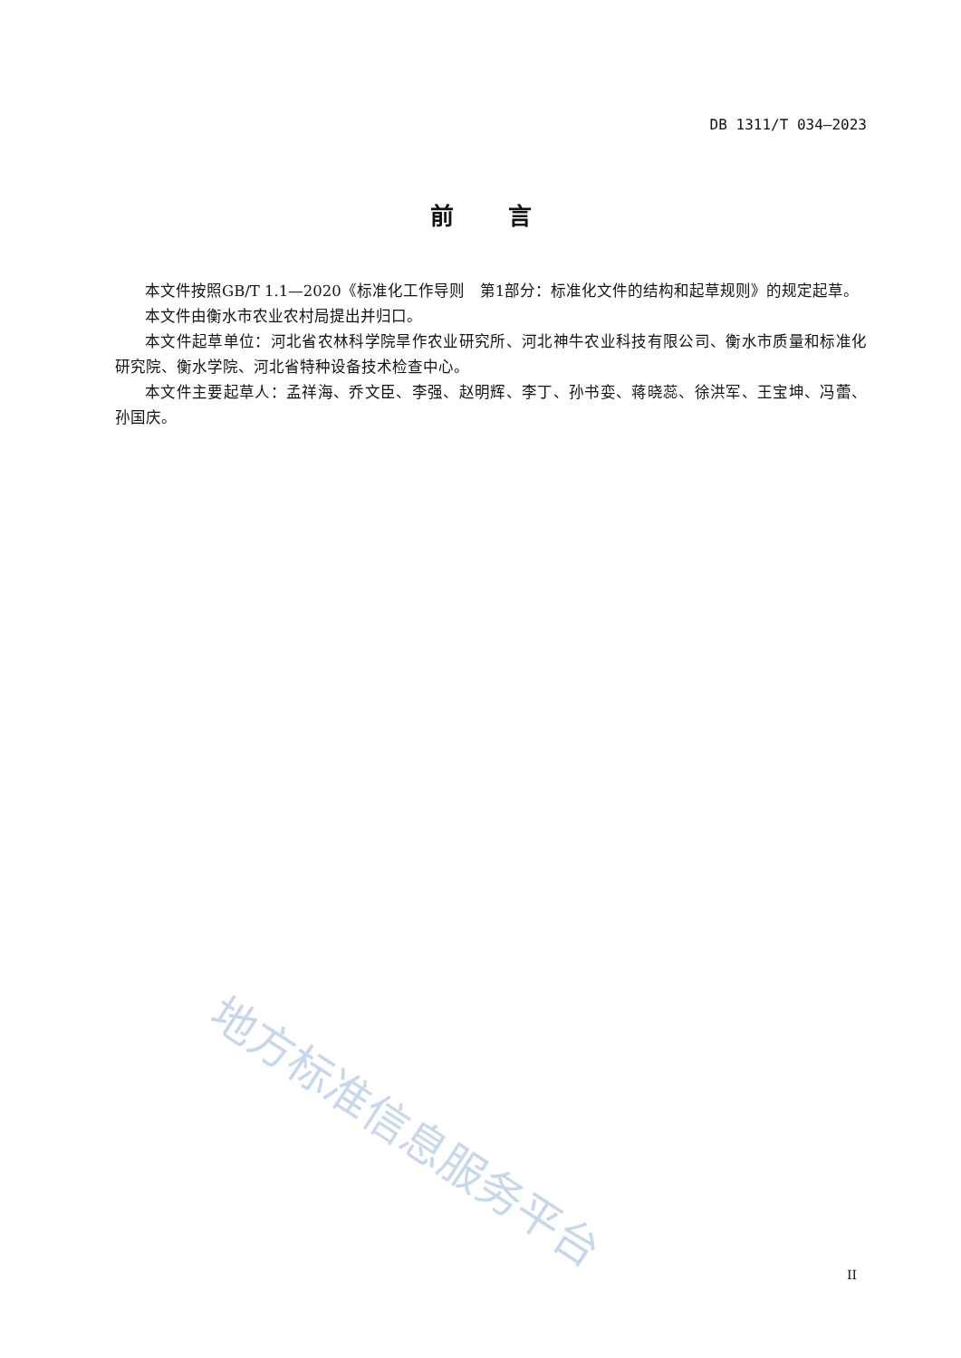DB 1311/T 034—2023
前言
本文件按照GB/T 1.1—2020《标准化工作导则　第1部分：标准化文件的结构和起草规则》的规定起草。
本文件由衡水市农业农村局提出并归口。
本文件起草单位：河北省农林科学院旱作农业研究所、河北神牛农业科技有限公司、衡水市质量和标准化研究院、衡水学院、河北省特种设备技术检查中心。
本文件主要起草人：孟祥海、乔文臣、李强、赵明辉、李丁、孙书娈、蒋晓蕊、徐洪军、王宝坤、冯蕾、孙国庆。
地方标准信息服务平台
II